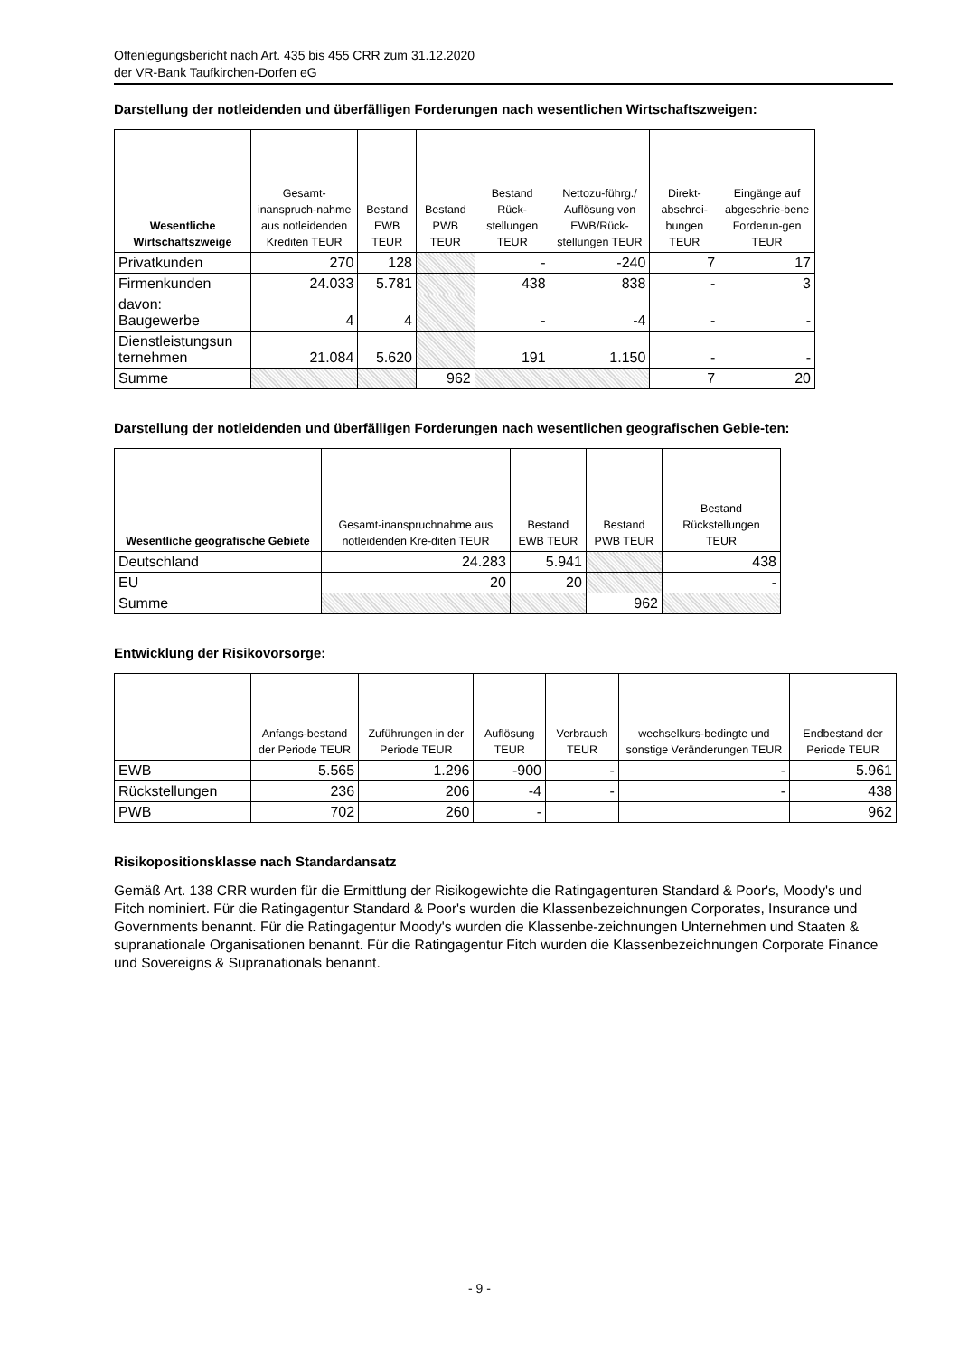Offenlegungsbericht nach Art. 435 bis 455 CRR zum 31.12.2020
der VR-Bank Taufkirchen-Dorfen eG
Darstellung der notleidenden und überfälligen Forderungen nach wesentlichen Wirtschaftszweigen:
| Wesentliche Wirtschaftszweige | Gesamt-inanspruch-nahme aus notleidenden Krediten TEUR | Bestand EWB TEUR | Bestand PWB TEUR | Bestand Rück-stellungen TEUR | Nettozu-führg./ Auflösung von EWB/Rück-stellungen TEUR | Direkt-abschrei-bungen TEUR | Eingänge auf abgeschrie-bene Forderun-gen TEUR |
| --- | --- | --- | --- | --- | --- | --- | --- |
| Privatkunden | 270 | 128 | | - | -240 | 7 | 17 |
| Firmenkunden | 24.033 | 5.781 | | 438 | 838 | - | 3 |
| davon: Baugewerbe | 4 | 4 | | - | -4 | - | - |
| Dienstleistungsun ternehmen | 21.084 | 5.620 | | 191 | 1.150 | - | - |
| Summe | | | 962 | | | 7 | 20 |
Darstellung der notleidenden und überfälligen Forderungen nach wesentlichen geografischen Gebie-ten:
| Wesentliche geografische Gebiete | Gesamt-inanspruchnahme aus notleidenden Kre-diten TEUR | Bestand EWB TEUR | Bestand PWB TEUR | Bestand Rückstellungen TEUR |
| --- | --- | --- | --- | --- |
| Deutschland | 24.283 | 5.941 | | 438 |
| EU | 20 | 20 | | - |
| Summe | | | 962 | |
Entwicklung der Risikovorsorge:
| | Anfangs-bestand der Periode TEUR | Zuführungen in der Periode TEUR | Auflösung TEUR | Verbrauch TEUR | wechselkurs-bedingte und sonstige Veränderungen TEUR | Endbestand der Periode TEUR |
| --- | --- | --- | --- | --- | --- | --- |
| EWB | 5.565 | 1.296 | -900 | - | - | 5.961 |
| Rückstellungen | 236 | 206 | -4 | - | - | 438 |
| PWB | 702 | 260 | - | | | 962 |
Risikopositionsklasse nach Standardansatz
Gemäß Art. 138 CRR wurden für die Ermittlung der Risikogewichte die Ratingagenturen Standard & Poor's, Moody's und Fitch nominiert. Für die Ratingagentur Standard & Poor's wurden die Klassenbezeichnungen Corporates, Insurance und Governments benannt. Für die Ratingagentur Moody's wurden die Klassenbe-zeichnungen Unternehmen und Staaten & supranationale Organisationen benannt. Für die Ratingagentur Fitch wurden die Klassenbezeichnungen Corporate Finance und Sovereigns & Supranationals benannt.
- 9 -